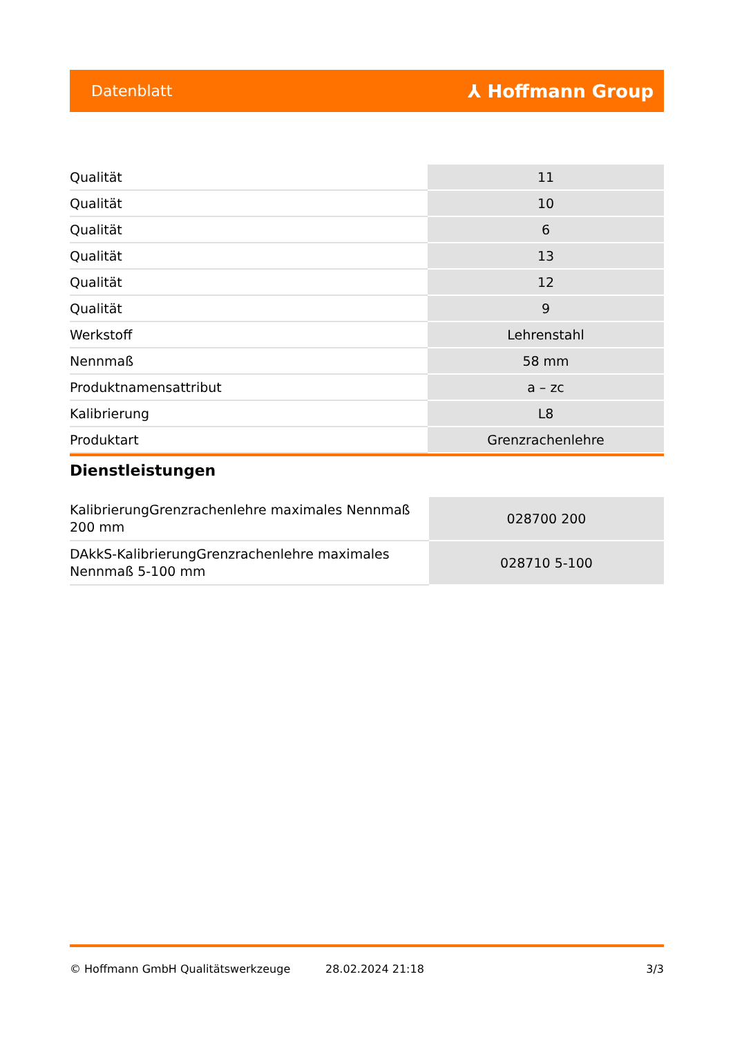Datenblatt ⅄ Hoffmann Group
| Qualität | 11 |
| Qualität | 10 |
| Qualität | 6 |
| Qualität | 13 |
| Qualität | 12 |
| Qualität | 9 |
| Werkstoff | Lehrenstahl |
| Nennmaß | 58 mm |
| Produktnamensattribut | a – zc |
| Kalibrierung | L8 |
| Produktart | Grenzrachenlehre |
Dienstleistungen
| KalibrierungGrenzrachenlehre maximales Nennmaß 200 mm | 028700 200 |
| DAkkS-KalibrierungGrenzrachenlehre maximales Nennmaß 5-100 mm | 028710 5-100 |
© Hoffmann GmbH Qualitätswerkzeuge 28.02.2024 21:18 3/3